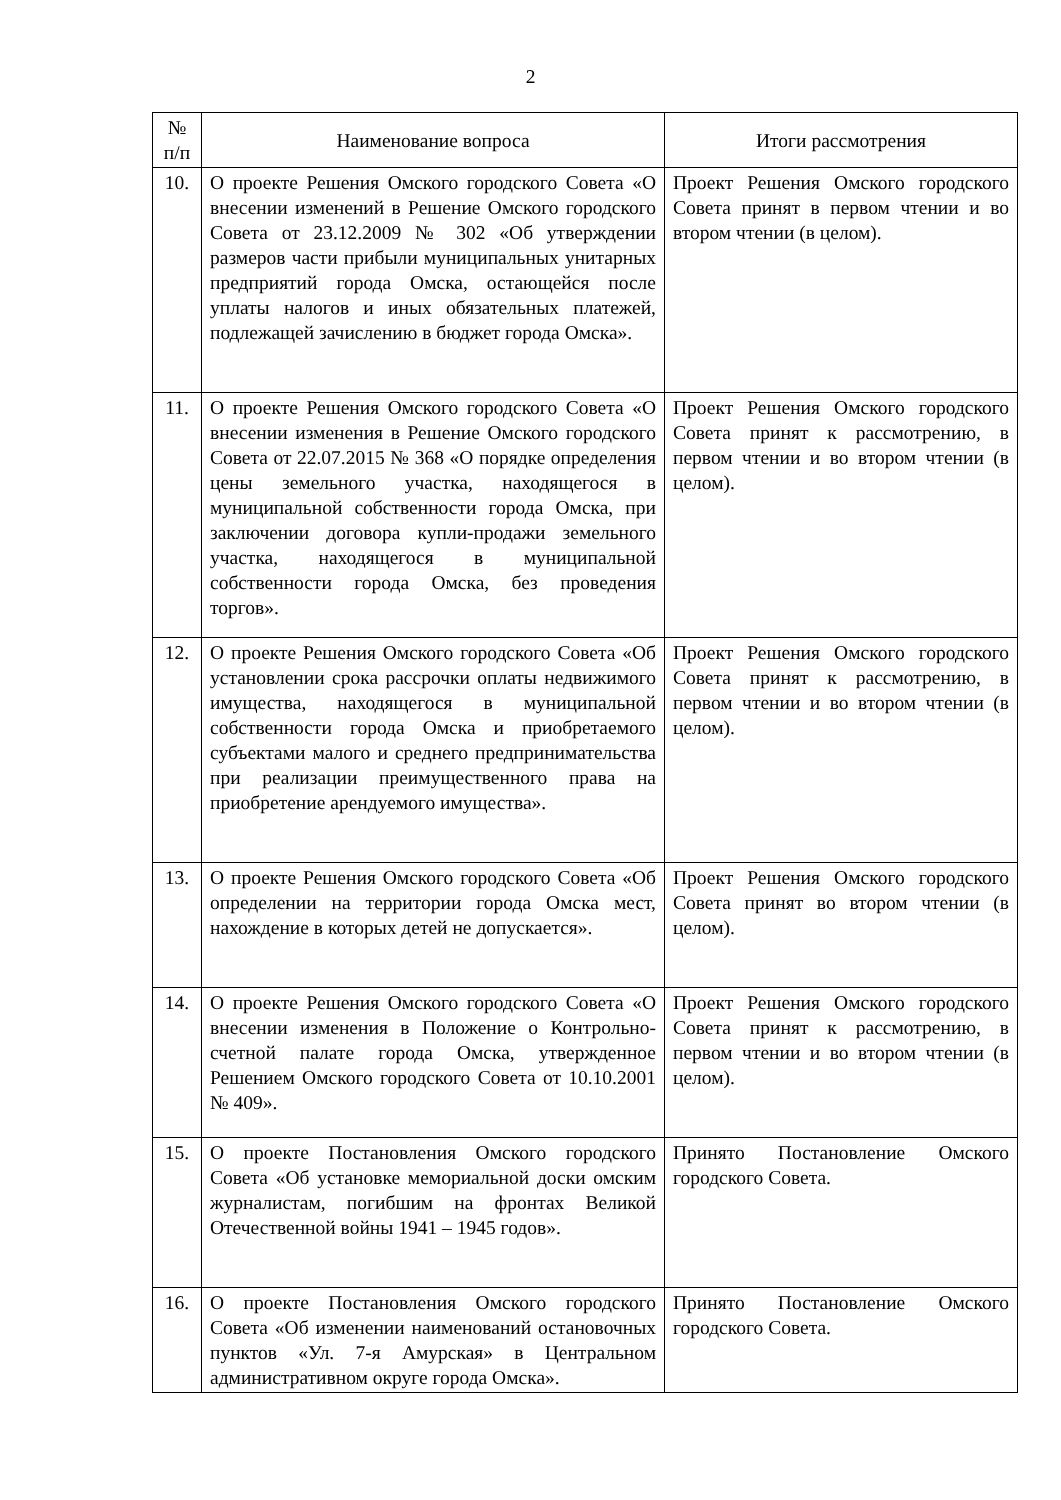2
| № п/п | Наименование вопроса | Итоги рассмотрения |
| --- | --- | --- |
| 10. | О проекте Решения Омского городского Совета «О внесении изменений в Решение Омского городского Совета от 23.12.2009 № 302 «Об утверждении размеров части прибыли муниципальных унитарных предприятий города Омска, остающейся после уплаты налогов и иных обязательных платежей, подлежащей зачислению в бюджет города Омска». | Проект Решения Омского городского Совета принят в первом чтении и во втором чтении (в целом). |
| 11. | О проекте Решения Омского городского Совета «О внесении изменения в Решение Омского городского Совета от 22.07.2015 № 368 «О порядке определения цены земельного участка, находящегося в муниципальной собственности города Омска, при заключении договора купли-продажи земельного участка, находящегося в муниципальной собственности города Омска, без проведения торгов». | Проект Решения Омского городского Совета принят к рассмотрению, в первом чтении и во втором чтении (в целом). |
| 12. | О проекте Решения Омского городского Совета «Об установлении срока рассрочки оплаты недвижимого имущества, находящегося в муниципальной собственности города Омска и приобретаемого субъектами малого и среднего предпринимательства при реализации преимущественного права на приобретение арендуемого имущества». | Проект Решения Омского городского Совета принят к рассмотрению, в первом чтении и во втором чтении (в целом). |
| 13. | О проекте Решения Омского городского Совета «Об определении на территории города Омска мест, нахождение в которых детей не допускается». | Проект Решения Омского городского Совета принят во втором чтении (в целом). |
| 14. | О проекте Решения Омского городского Совета «О внесении изменения в Положение о Контрольно-счетной палате города Омска, утвержденное Решением Омского городского Совета от 10.10.2001 № 409». | Проект Решения Омского городского Совета принят к рассмотрению, в первом чтении и во втором чтении (в целом). |
| 15. | О проекте Постановления Омского городского Совета «Об установке мемориальной доски омским журналистам, погибшим на фронтах Великой Отечественной войны 1941 – 1945 годов». | Принято Постановление Омского городского Совета. |
| 16. | О проекте Постановления Омского городского Совета «Об изменении наименований остановочных пунктов «Ул. 7-я Амурская» в Центральном административном округе города Омска». | Принято Постановление Омского городского Совета. |